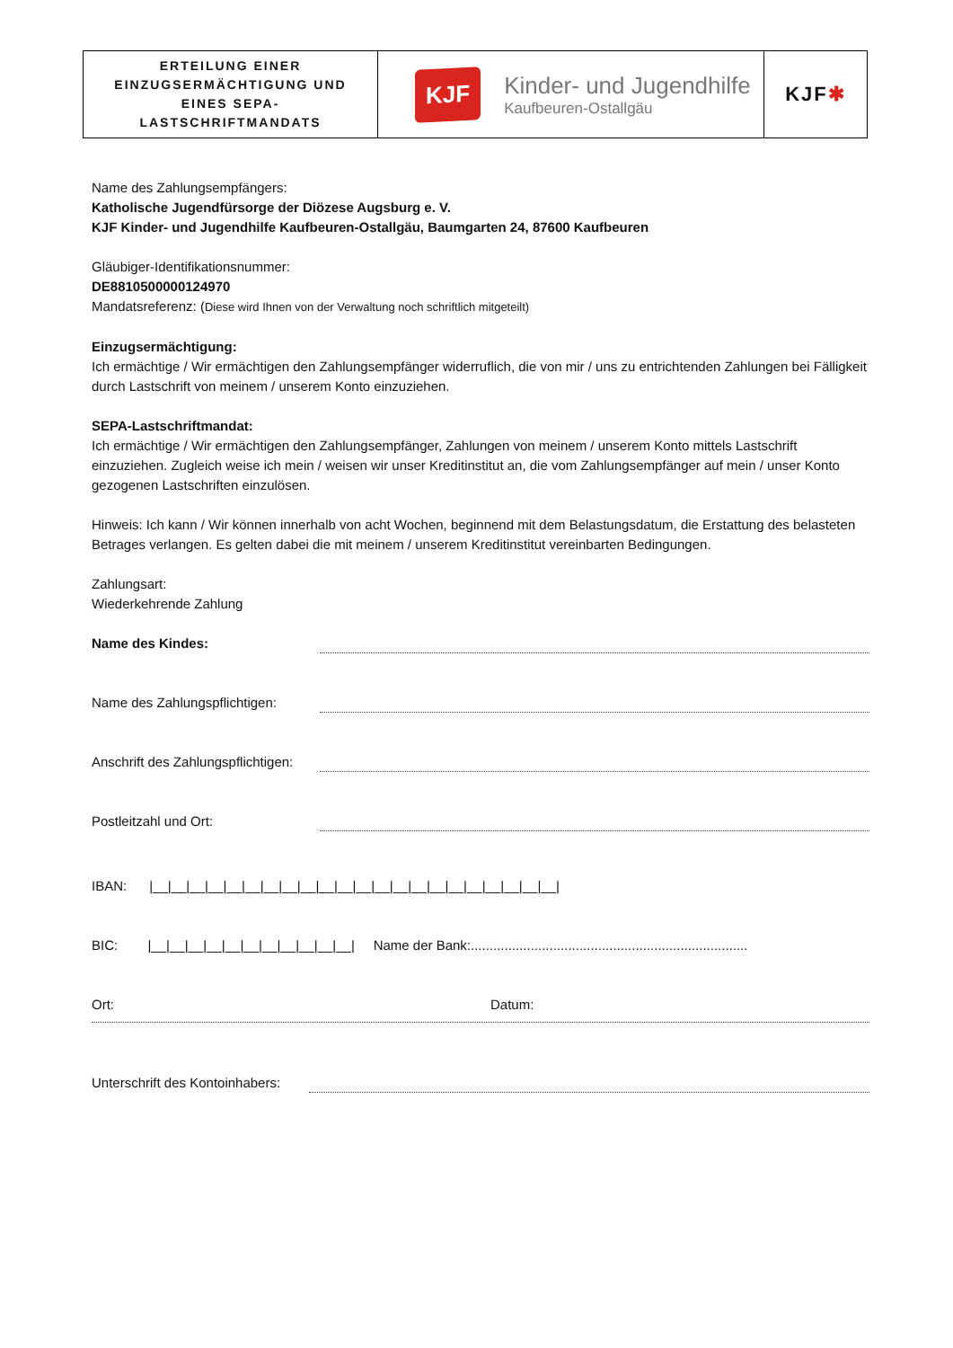| ERTEILUNG EINER EINZUGSERMÄCHTIGUNG UND EINES SEPA- LASTSCHRIFTMANDATS | KJF Kinder- und Jugendhilfe Kaufbeuren-Ostallgäu | KJF ✱ |
Name des Zahlungsempfängers:
Katholische Jugendfürsorge der Diözese Augsburg e. V.
KJF Kinder- und Jugendhilfe Kaufbeuren-Ostallgäu, Baumgarten 24, 87600 Kaufbeuren
Gläubiger-Identifikationsnummer:
DE8810500000124970
Mandatsreferenz: (Diese wird Ihnen von der Verwaltung noch schriftlich mitgeteilt)
Einzugsermächtigung:
Ich ermächtige / Wir ermächtigen den Zahlungsempfänger widerruflich, die von mir / uns zu entrichtenden Zahlungen bei Fälligkeit durch Lastschrift von meinem / unserem Konto einzuziehen.
SEPA-Lastschriftmandat:
Ich ermächtige / Wir ermächtigen den Zahlungsempfänger, Zahlungen von meinem / unserem Konto mittels Lastschrift einzuziehen. Zugleich weise ich mein / weisen wir unser Kreditinstitut an, die vom Zahlungsempfänger auf mein / unser Konto gezogenen Lastschriften einzulösen.
Hinweis: Ich kann / Wir können innerhalb von acht Wochen, beginnend mit dem Belastungsdatum, die Erstattung des belasteten Betrages verlangen. Es gelten dabei die mit meinem / unserem Kreditinstitut vereinbarten Bedingungen.
Zahlungsart:
Wiederkehrende Zahlung
Name des Kindes:
Name des Zahlungspflichtigen:
Anschrift des Zahlungspflichtigen:
Postleitzahl und Ort:
IBAN: |__|__|__|__|__|__|__|__|__|__|__|__|__|__|__|__|__|__|__|__|__|__|
BIC: |__|__|__|__|__|__|__|__|__|__|__| Name der Bank:..........................................................................
Ort: Datum:
Unterschrift des Kontoinhabers: